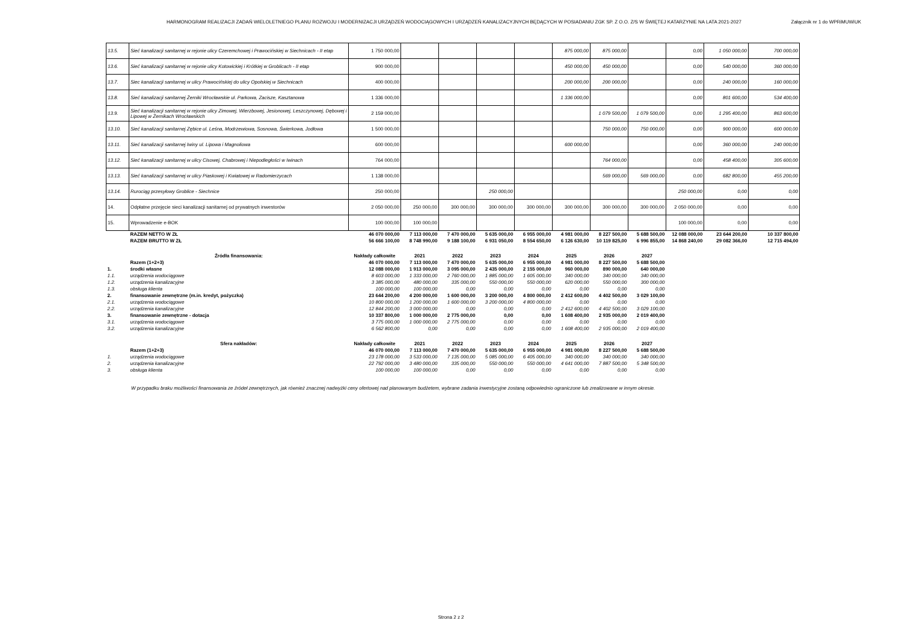HARMONOGRAM REALIZACJI ZADAŃ WIELOLETNIEGO PLANU ROZWOJU I MODERNIZACJI URZĄDZEŃ WODOCIĄGOWYCH I URZĄDZEŃ KANALIZACYJNYCH BĘDĄCYCH W POSIADANIU ZGK SP. Z O.O. Z/S W ŚWIĘTEJ KATARZYNIE NA LATA 2021-2027 Załącznik nr 1 do WPRiMUWiUK
| 13.5. | Sieć kanalizacji sanitarnej w rejonie ulicy Czeremchowej i Prawocińskiej w Siechnicach - II etap | 1 750 000,00 | | | | | 875 000,00 | 875 000,00 | | 0,00 | 1 050 000,00 | 700 000,00 |
| 13.6. | Sieć kanalizacji sanitarnej w rejonie ulicy Kotowickiej i Krótkiej w Groblicach - II etap | 900 000,00 | | | | | 450 000,00 | 450 000,00 | | 0,00 | 540 000,00 | 360 000,00 |
| 13.7. | Siec kanalizacji sanitarnej w ulicy Prawocińskiej do ulicy Opolskiej w Siechnicach | 400 000,00 | | | | | 200 000,00 | 200 000,00 | | 0,00 | 240 000,00 | 160 000,00 |
| 13.8. | Sieć kanalizacji sanitarnej Żerniki Wrocławskie ul. Parkowa, Zacisze, Kasztanowa | 1 336 000,00 | | | | | 1 336 000,00 | | | 0,00 | 801 600,00 | 534 400,00 |
| 13.9. | Sieć kanalizacji sanitarnej w rejonie ulicy Zimowej, Wierzbowej, Jesionowej, Leszczynowej, Dębowej i Lipowej w Żernikach Wrocławskich | 2 159 000,00 | | | | | | 1 079 500,00 | 1 079 500,00 | 0,00 | 1 295 400,00 | 863 600,00 |
| 13.10. | Sieć kanalizacji sanitarnej Zębice ul. Leśna, Modrzewiowa, Sosnowa, Świerkowa, Jodłowa | 1 500 000,00 | | | | | | 750 000,00 | 750 000,00 | 0,00 | 900 000,00 | 600 000,00 |
| 13.11. | Sieć kanalizacji sanitarnej Iwiny ul. Lipowa i Magnoliowa | 600 000,00 | | | | | 600 000,00 | | | 0,00 | 360 000,00 | 240 000,00 |
| 13.12. | Sieć kanalizacji sanitarnej w ulicy Cisowej, Chabrowej i Niepodległości w Iwinach | 764 000,00 | | | | | | 764 000,00 | | 0,00 | 458 400,00 | 305 600,00 |
| 13.13. | Sieć kanalizacji sanitarnej w ulicy Piaskowej i Kwiatowej w Radomierzycach | 1 138 000,00 | | | | | | 569 000,00 | 569 000,00 | 0,00 | 682 800,00 | 455 200,00 |
| 13.14. | Rurociąg przesyłowy Groblice - Siechnice | 250 000,00 | | | 250 000,00 | | | | | 250 000,00 | 0,00 | 0,00 |
| 14. | Odpłatne przejęcie sieci kanalizacji sanitarnej od prywatnych inwestorów | 2 050 000,00 | 250 000,00 | 300 000,00 | 300 000,00 | 300 000,00 | 300 000,00 | 300 000,00 | 300 000,00 | 2 050 000,00 | 0,00 | 0,00 |
| 15. | Wprowadzenie e-BOK | 100 000,00 | 100 000,00 | | | | | | | 100 000,00 | 0,00 | 0,00 |
| | RAZEM NETTO W ZŁ | 46 070 000,00 | 7 113 000,00 | 7 470 000,00 | 5 635 000,00 | 6 955 000,00 | 4 981 000,00 | 8 227 500,00 | 5 688 500,00 | 12 088 000,00 | 23 644 200,00 | 10 337 800,00 |
| | RAZEM BRUTTO W ZŁ | 56 666 100,00 | 8 748 990,00 | 9 188 100,00 | 6 931 050,00 | 8 554 650,00 | 6 126 630,00 | 10 119 825,00 | 6 996 855,00 | 14 868 240,00 | 29 082 366,00 | 12 715 494,00 |
| | Źródła finansowania: | Nakłady całkowite | 2021 | 2022 | 2023 | 2024 | 2025 | 2026 | 2027 | | | |
| | Razem (1+2+3) | 46 070 000,00 | 7 113 000,00 | 7 470 000,00 | 5 635 000,00 | 6 955 000,00 | 4 981 000,00 | 8 227 500,00 | 5 688 500,00 | | | |
| 1. | środki własne | 12 088 000,00 | 1 913 000,00 | 3 095 000,00 | 2 435 000,00 | 2 155 000,00 | 960 000,00 | 890 000,00 | 640 000,00 | | | |
| 1.1. | urządzenia wodociągowe | 8 603 000,00 | 1 333 000,00 | 2 760 000,00 | 1 885 000,00 | 1 605 000,00 | 340 000,00 | 340 000,00 | 340 000,00 | | | |
| 1.2. | urządzenia kanalizacyjne | 3 385 000,00 | 480 000,00 | 335 000,00 | 550 000,00 | 550 000,00 | 620 000,00 | 550 000,00 | 300 000,00 | | | |
| 1.3. | obsługa klienta | 100 000,00 | 100 000,00 | 0,00 | 0,00 | 0,00 | 0,00 | 0,00 | 0,00 | | | |
| 2. | finansowanie zewnętrzne (m.in. kredyt, pożyczka) | 23 644 200,00 | 4 200 000,00 | 1 600 000,00 | 3 200 000,00 | 4 800 000,00 | 2 412 600,00 | 4 402 500,00 | 3 029 100,00 | | | |
| 2.1. | urządzenia wodociągowe | 10 800 000,00 | 1 200 000,00 | 1 600 000,00 | 3 200 000,00 | 4 800 000,00 | 0,00 | 0,00 | 0,00 | | | |
| 2.2. | urządzenia kanalizacyjne | 12 844 200,00 | 3 000 000,00 | 0,00 | 0,00 | 0,00 | 2 412 600,00 | 4 402 500,00 | 3 029 100,00 | | | |
| 3. | finansowanie zewnętrzne - dotacja | 10 337 800,00 | 1 000 000,00 | 2 775 000,00 | 0,00 | 0,00 | 1 608 400,00 | 2 935 000,00 | 2 019 400,00 | | | |
| 3.1. | urządzenia wodociągowe | 3 775 000,00 | 1 000 000,00 | 2 775 000,00 | 0,00 | 0,00 | 0,00 | 0,00 | 0,00 | | | |
| 3.2. | urządzenia kanalizacyjne | 6 562 800,00 | 0,00 | 0,00 | 0,00 | 0,00 | 1 608 400,00 | 2 935 000,00 | 2 019 400,00 | | | |
| | Sfera nakładów: | Nakłady całkowite | 2021 | 2022 | 2023 | 2024 | 2025 | 2026 | 2027 | | | |
| | Razem (1+2+3) | 46 070 000,00 | 7 113 000,00 | 7 470 000,00 | 5 635 000,00 | 6 955 000,00 | 4 981 000,00 | 8 227 500,00 | 5 688 500,00 | | | |
| 1. | urządzenia wodociągowe | 23 178 000,00 | 3 533 000,00 | 7 135 000,00 | 5 085 000,00 | 6 405 000,00 | 340 000,00 | 340 000,00 | 340 000,00 | | | |
| 2. | urządzenia kanalizacyjne | 22 792 000,00 | 3 480 000,00 | 335 000,00 | 550 000,00 | 550 000,00 | 4 641 000,00 | 7 887 500,00 | 5 348 500,00 | | | |
| 3. | obsługa klienta | 100 000,00 | 100 000,00 | 0,00 | 0,00 | 0,00 | 0,00 | 0,00 | 0,00 | | | |
W przypadku braku możliwości finansowania ze źródeł zewnętrznych, jak również znacznej nadwyżki ceny ofertowej nad planowanym budżetem, wybrane zadania inwestycyjne zostaną odpowiednio ograniczone lub zrealizowane w innym okresie.
Strona 2 z 2